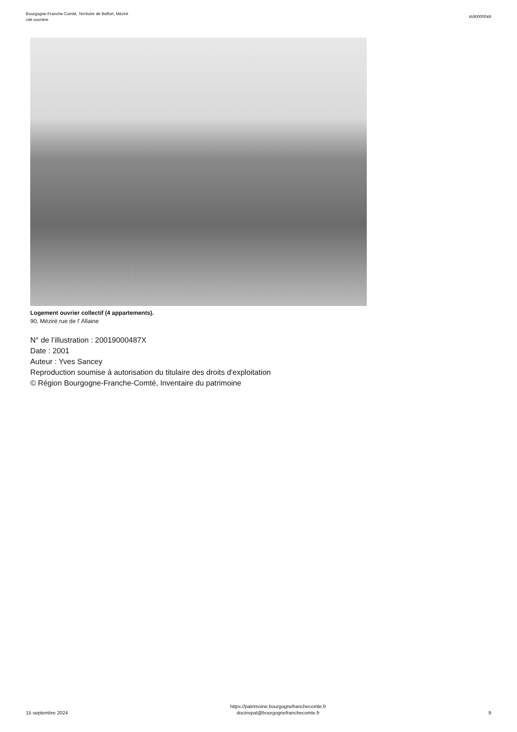Bourgogne-Franche-Comté, Territoire de Belfort, Méziré
cité ouvrière
IA90000049
Logement ouvrier collectif (4 appartements).
90, Méziré rue de l' Allaine
N° de l’illustration : 20019000487X
Date : 2001
Auteur : Yves Sancey
Reproduction soumise à autorisation du titulaire des droits d'exploitation
© Région Bourgogne-Franche-Comté, Inventaire du patrimoine
15 septembre 2024
https://patrimoine.bourgognefranchecomte.fr
docinvpat@bourgognefranchecomte.fr
9